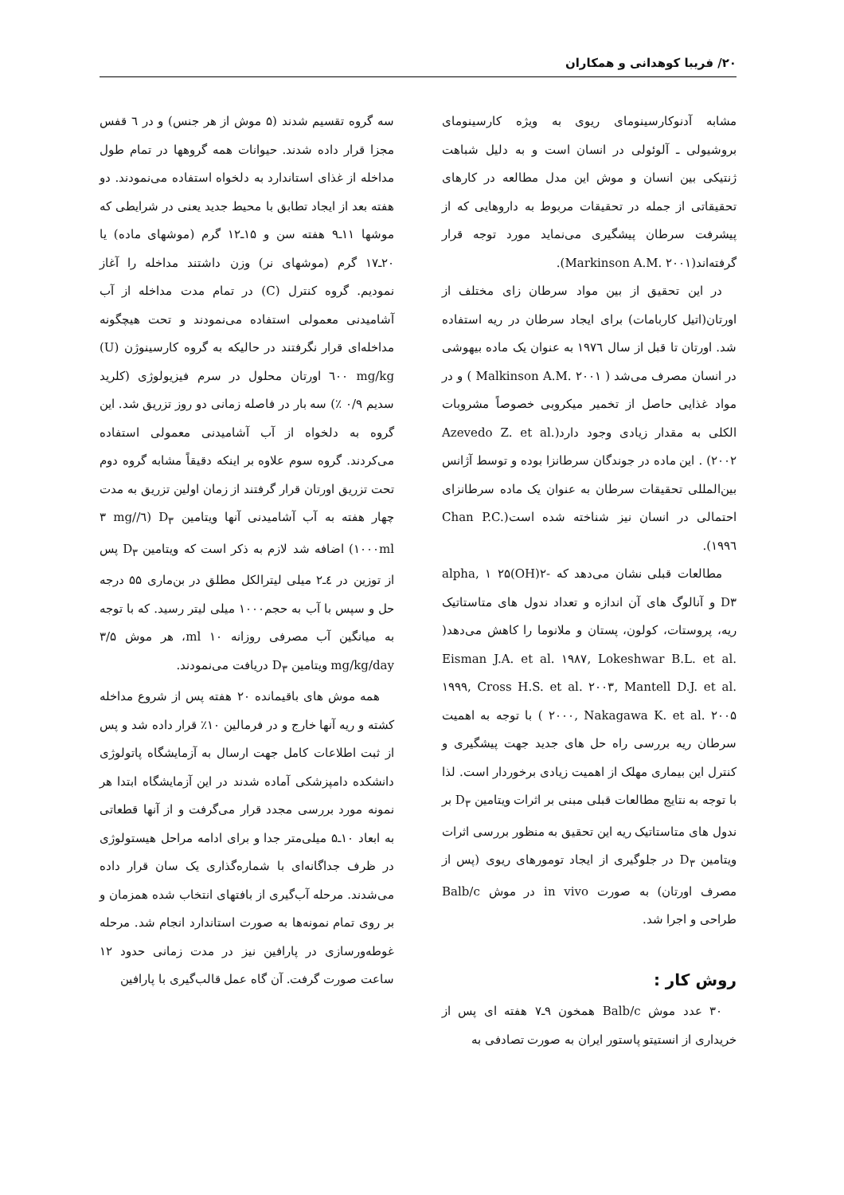۲۰/ فریبا کوهدانی و همکاران
مشابه آدنوکارسینومای ریوی به ویژه کارسینومای بروشیولی ـ آلوئولی در انسان است و به دلیل شباهت ژنتیکی بین انسان و موش این مدل مطالعه در کارهای تحقیقاتی از جمله در تحقیقات مربوط به داروهایی که از پیشرفت سرطان پیشگیری می‌نماید مورد توجه قرار گرفته‌اند(Markinson A.M. ۲۰۰۱).
در این تحقیق از بین مواد سرطان زای مختلف از اورتان(اتیل کاربامات) برای ایجاد سرطان در ریه استفاده شد. اورتان تا قبل از سال ۱۹۷٦ به عنوان یک ماده بیهوشی در انسان مصرف می‌شد ( Malkinson A.M. ۲۰۰۱ ) و در مواد غذایی حاصل از تخمیر میکروبی خصوصاً مشروبات الکلی به مقدار زیادی وجود دارد(Azevedo Z. et al. ۲۰۰۲) . این ماده در جوندگان سرطانزا بوده و توسط آژانس بین‌المللی تحقیقات سرطان به عنوان یک ماده سرطانزای احتمالی در انسان نیز شناخته شده است(Chan P.C. ۱۹۹٦).
مطالعات قبلی نشان می‌دهد که alpha, ۱ ۲۵(OH)۲-D۳ و آنالوگ های آن اندازه و تعداد ندول های متاستاتیک ریه، پروستات، کولون، پستان و ملانوما را کاهش می‌دهد( Eisman J.A. et al. ۱۹۸۷, Lokeshwar B.L. et al. ۱۹۹۹, Cross H.S. et al. ۲۰۰۳, Mantell D.J. et al. ۲۰۰۰, Nakagawa K. et al. ۲۰۰۵ ) با توجه به اهمیت سرطان ریه بررسی راه حل های جدید جهت پیشگیری و کنترل این بیماری مهلک از اهمیت زیادی برخوردار است. لذا با توجه به نتایج مطالعات قبلی مبنی بر اثرات ویتامین D<sub>۳</sub> بر ندول های متاستاتیک ریه این تحقیق به منظور بررسی اثرات ویتامین D<sub>۳</sub> در جلوگیری از ایجاد تومورهای ریوی (پس از مصرف اورتان) به صورت in vivo در موش Balb/c طراحی و اجرا شد.
روش کار :
۳۰ عدد موش Balb/c همخون ۹ـ۷ هفته ای پس از خریداری از انستیتو پاستور ایران به صورت تصادفی به
سه گروه تقسیم شدند (۵ موش از هر جنس) و در ٦ قفس مجزا قرار داده شدند. حیوانات همه گروهها در تمام طول مداخله از غذای استاندارد به دلخواه استفاده می‌نمودند. دو هفته بعد از ایجاد تطابق با محیط جدید یعنی در شرایطی که موشها ۱۱ـ۹ هفته سن و ۱۵ـ۱۲ گرم (موشهای ماده) یا ۲۰ـ۱۷ گرم (موشهای نر) وزن داشتند مداخله را آغاز نمودیم. گروه کنترل (C) در تمام مدت مداخله از آب آشامیدنی معمولی استفاده می‌نمودند و تحت هیچگونه مداخله‌ای قرار نگرفتند در حالیکه به گروه کارسینوژن (U) ٦۰۰ mg/kg اورتان محلول در سرم فیزیولوژی (کلرید سدیم ۰/۹ ٪) سه بار در فاصله زمانی دو روز تزریق شد. این گروه به دلخواه از آب آشامیدنی معمولی استفاده می‌کردند. گروه سوم علاوه بر اینکه دقیقاً مشابه گروه دوم تحت تزریق اورتان قرار گرفتند از زمان اولین تزریق به مدت چهار هفته به آب آشامیدنی آنها ویتامین D<sub>۳</sub> (٦/۳ mg/۱۰۰۰ml) اضافه شد لازم به ذکر است که ویتامین D<sub>۳</sub> پس از توزین در ٤ـ۲ میلی لیترالکل مطلق در بن‌ماری ۵۵ درجه حل و سپس با آب به حجم۱۰۰۰ میلی لیتر رسید. که با توجه به میانگین آب مصرفی روزانه ۱۰ ml، هر موش ۳/۵ mg/kg/day ویتامین D<sub>۳</sub> دریافت می‌نمودند.
همه موش های باقیمانده ۲۰ هفته پس از شروع مداخله کشته و ریه آنها خارج و در فرمالین ۱۰٪ قرار داده شد و پس از ثبت اطلاعات کامل جهت ارسال به آزمایشگاه پاتولوژی دانشکده دامپزشکی آماده شدند در این آزمایشگاه ابتدا هر نمونه مورد بررسی مجدد قرار می‌گرفت و از آنها قطعاتی به ابعاد ۱۰ـ۵ میلی‌متر جدا و برای ادامه مراحل هیستولوژی در ظرف جداگانه‌ای با شماره‌گذاری یک سان قرار داده می‌شدند. مرحله آب‌گیری از بافتهای انتخاب شده همزمان و بر روی تمام نمونه‌ها به صورت استاندارد انجام شد. مرحله غوطه‌ورسازی در پارافین نیز در مدت زمانی حدود ۱۲ ساعت صورت گرفت. آن گاه عمل قالب‌گیری با پارافین